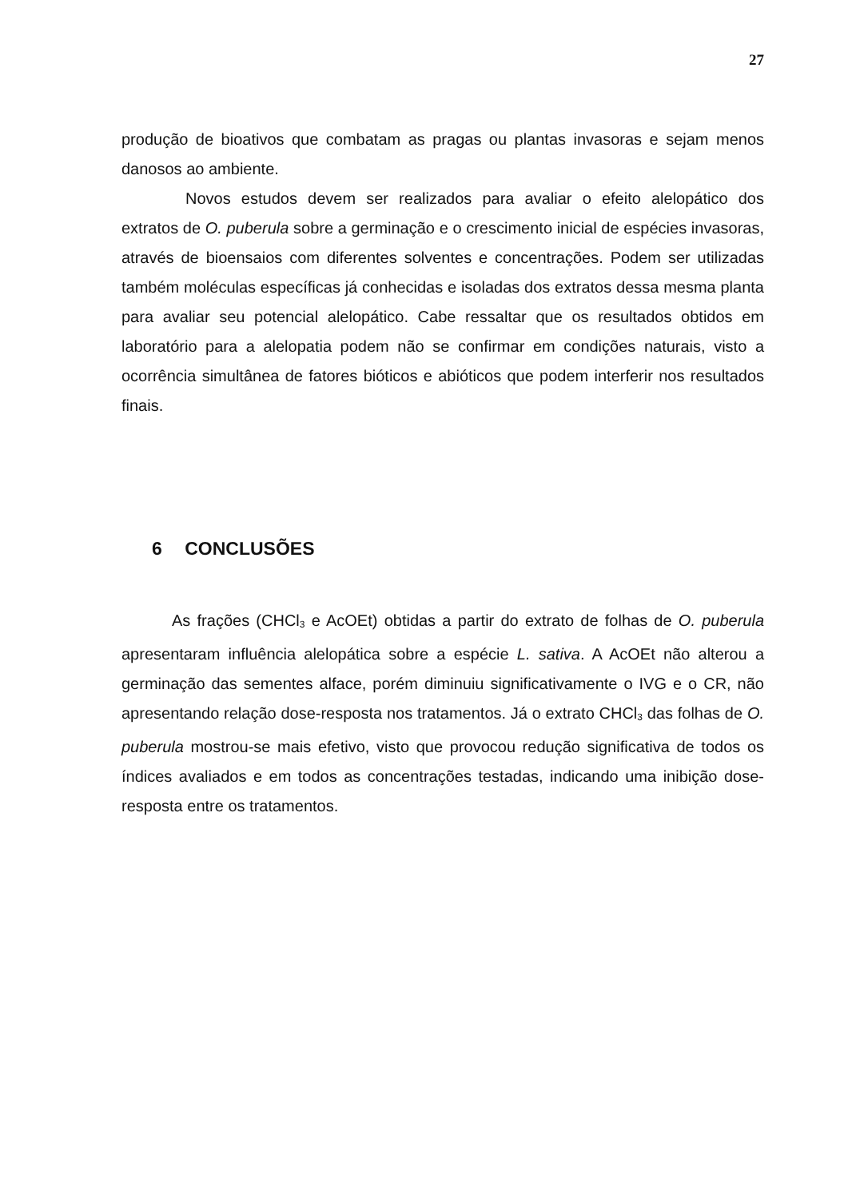27
produção de bioativos que combatam as pragas ou plantas invasoras e sejam menos danosos ao ambiente.
Novos estudos devem ser realizados para avaliar o efeito alelopático dos extratos de O. puberula sobre a germinação e o crescimento inicial de espécies invasoras, através de bioensaios com diferentes solventes e concentrações. Podem ser utilizadas também moléculas específicas já conhecidas e isoladas dos extratos dessa mesma planta para avaliar seu potencial alelopático. Cabe ressaltar que os resultados obtidos em laboratório para a alelopatia podem não se confirmar em condições naturais, visto a ocorrência simultânea de fatores bióticos e abióticos que podem interferir nos resultados finais.
6 CONCLUSÕES
As frações (CHCl<sub>3</sub> e AcOEt) obtidas a partir do extrato de folhas de O. puberula apresentaram influência alelopática sobre a espécie L. sativa. A AcOEt não alterou a germinação das sementes alface, porém diminuiu significativamente o IVG e o CR, não apresentando relação dose-resposta nos tratamentos. Já o extrato CHCl<sub>3</sub> das folhas de O. puberula mostrou-se mais efetivo, visto que provocou redução significativa de todos os índices avaliados e em todos as concentrações testadas, indicando uma inibição dose-resposta entre os tratamentos.